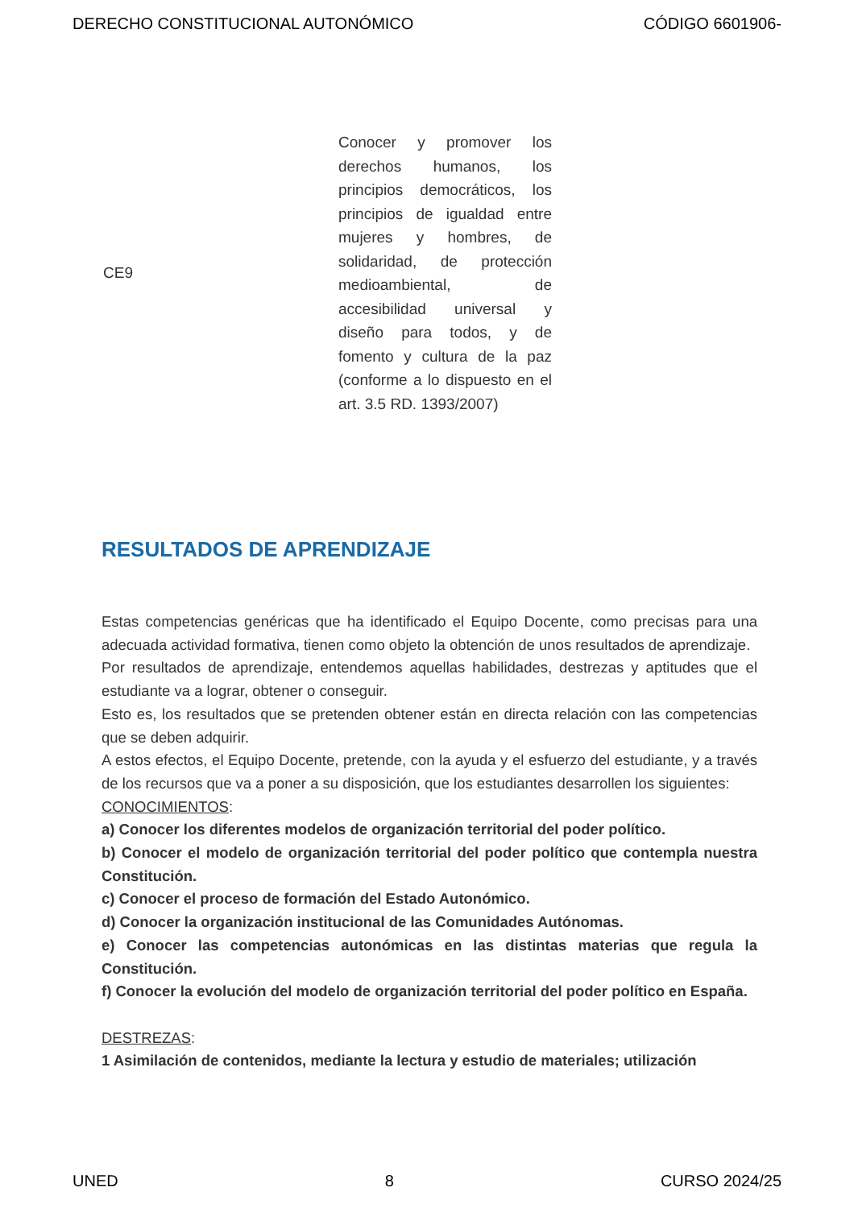DERECHO CONSTITUCIONAL AUTONÓMICO CÓDIGO 6601906-
| CE9 | Conocer y promover los derechos humanos, los principios democráticos, los principios de igualdad entre mujeres y hombres, de solidaridad, de protección medioambiental, de accesibilidad universal y diseño para todos, y de fomento y cultura de la paz (conforme a lo dispuesto en el art. 3.5 RD. 1393/2007) |
RESULTADOS DE APRENDIZAJE
Estas competencias genéricas que ha identificado el Equipo Docente, como precisas para una adecuada actividad formativa, tienen como objeto la obtención de unos resultados de aprendizaje.
Por resultados de aprendizaje, entendemos aquellas habilidades, destrezas y aptitudes que el estudiante va a lograr, obtener o conseguir.
Esto es, los resultados que se pretenden obtener están en directa relación con las competencias que se deben adquirir.
A estos efectos, el Equipo Docente, pretende, con la ayuda y el esfuerzo del estudiante, y a través de los recursos que va a poner a su disposición, que los estudiantes desarrollen los siguientes:
CONOCIMIENTOS:
a) Conocer los diferentes modelos de organización territorial del poder político.
b) Conocer el modelo de organización territorial del poder político que contempla nuestra Constitución.
c) Conocer el proceso de formación del Estado Autonómico.
d) Conocer la organización institucional de las Comunidades Autónomas.
e) Conocer las competencias autonómicas en las distintas materias que regula la Constitución.
f) Conocer la evolución del modelo de organización territorial del poder político en España.
DESTREZAS:
1 Asimilación de contenidos, mediante la lectura y estudio de materiales; utilización
UNED 8 CURSO 2024/25